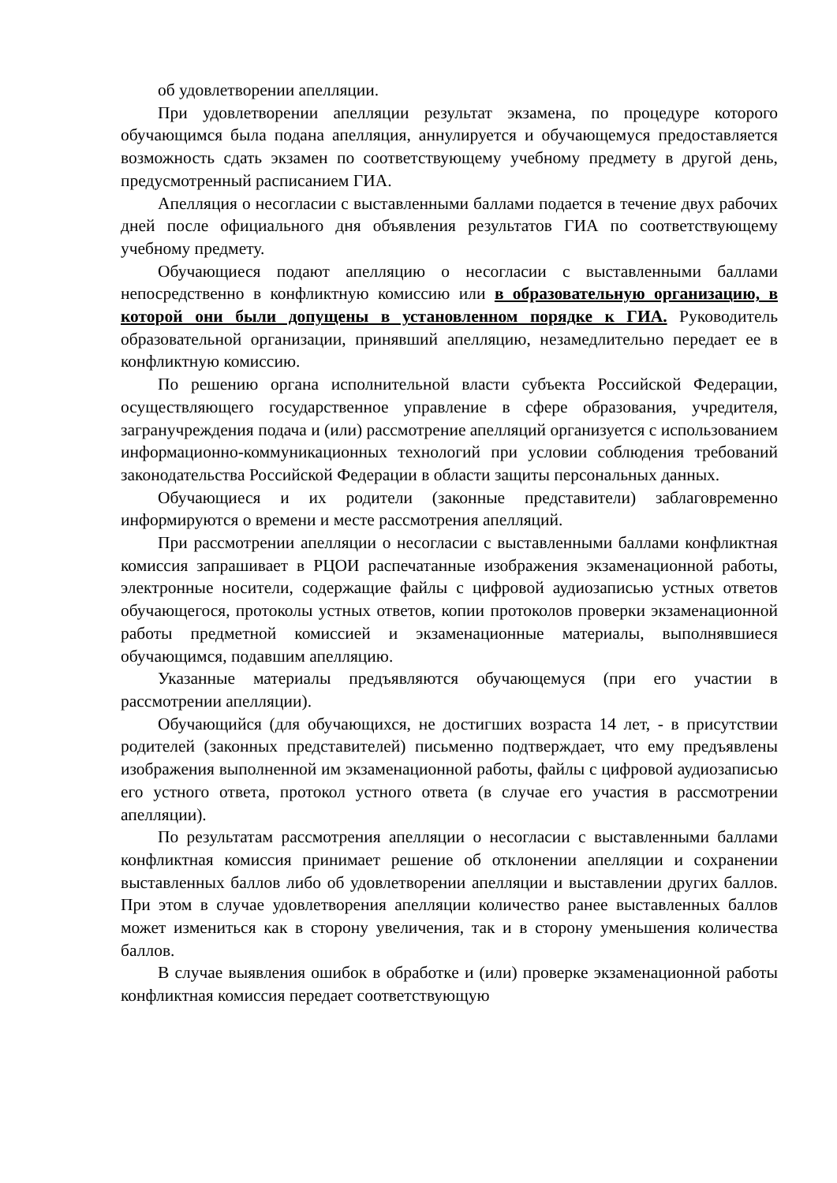об удовлетворении апелляции.
При удовлетворении апелляции результат экзамена, по процедуре которого обучающимся была подана апелляция, аннулируется и обучающемуся предоставляется возможность сдать экзамен по соответствующему учебному предмету в другой день, предусмотренный расписанием ГИА.
Апелляция о несогласии с выставленными баллами подается в течение двух рабочих дней после официального дня объявления результатов ГИА по соответствующему учебному предмету.
Обучающиеся подают апелляцию о несогласии с выставленными баллами непосредственно в конфликтную комиссию или в образовательную организацию, в которой они были допущены в установленном порядке к ГИА. Руководитель образовательной организации, принявший апелляцию, незамедлительно передает ее в конфликтную комиссию.
По решению органа исполнительной власти субъекта Российской Федерации, осуществляющего государственное управление в сфере образования, учредителя, загранучреждения подача и (или) рассмотрение апелляций организуется с использованием информационно-коммуникационных технологий при условии соблюдения требований законодательства Российской Федерации в области защиты персональных данных.
Обучающиеся и их родители (законные представители) заблаговременно информируются о времени и месте рассмотрения апелляций.
При рассмотрении апелляции о несогласии с выставленными баллами конфликтная комиссия запрашивает в РЦОИ распечатанные изображения экзаменационной работы, электронные носители, содержащие файлы с цифровой аудиозаписью устных ответов обучающегося, протоколы устных ответов, копии протоколов проверки экзаменационной работы предметной комиссией и экзаменационные материалы, выполнявшиеся обучающимся, подавшим апелляцию.
Указанные материалы предъявляются обучающемуся (при его участии в рассмотрении апелляции).
Обучающийся (для обучающихся, не достигших возраста 14 лет, - в присутствии родителей (законных представителей) письменно подтверждает, что ему предъявлены изображения выполненной им экзаменационной работы, файлы с цифровой аудиозаписью его устного ответа, протокол устного ответа (в случае его участия в рассмотрении апелляции).
По результатам рассмотрения апелляции о несогласии с выставленными баллами конфликтная комиссия принимает решение об отклонении апелляции и сохранении выставленных баллов либо об удовлетворении апелляции и выставлении других баллов. При этом в случае удовлетворения апелляции количество ранее выставленных баллов может измениться как в сторону увеличения, так и в сторону уменьшения количества баллов.
В случае выявления ошибок в обработке и (или) проверке экзаменационной работы конфликтная комиссия передает соответствующую